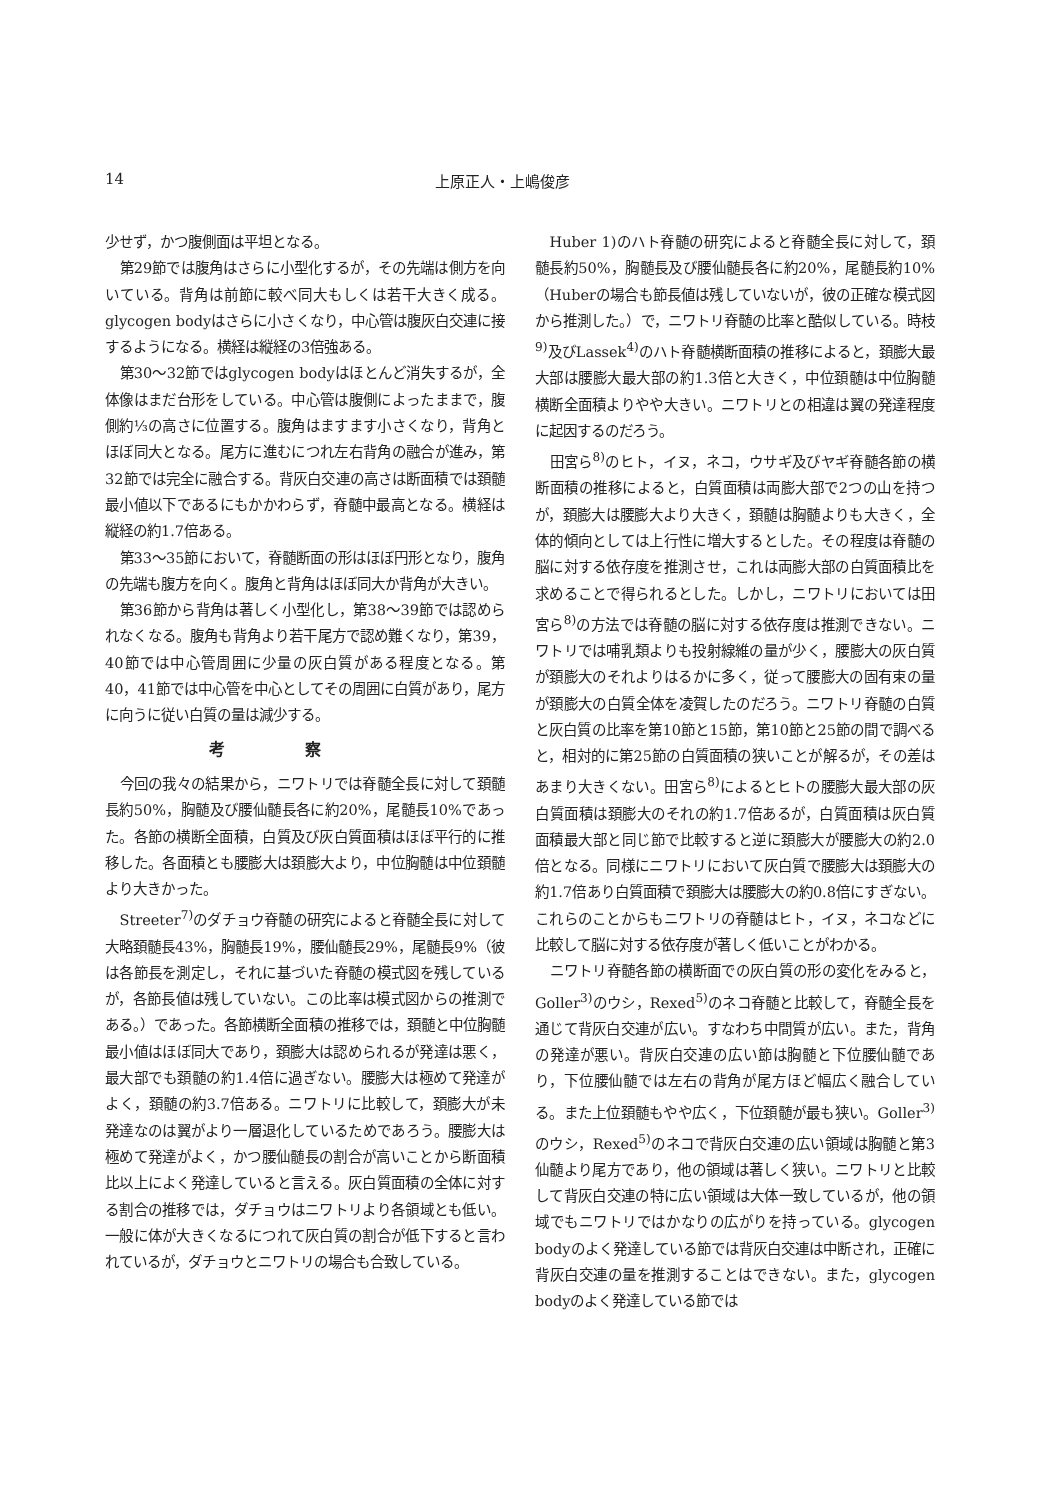14 上原正人・上嶋俊彦
少せず，かつ腹側面は平坦となる。
第29節では腹角はさらに小型化するが，その先端は側方を向いている。背角は前節に較べ同大もしくは若干大きく成る。glycogen bodyはさらに小さくなり，中心管は腹灰白交連に接するようになる。横経は縦経の3倍強ある。
第30〜32節ではglycogen bodyはほとんど消失するが，全体像はまだ台形をしている。中心管は腹側によったままで，腹側約⅓の高さに位置する。腹角はますます小さくなり，背角とほぼ同大となる。尾方に進むにつれ左右背角の融合が進み，第32節では完全に融合する。背灰白交連の高さは断面積では頚髄最小値以下であるにもかかわらず，脊髄中最高となる。横経は縦経の約1.7倍ある。
第33〜35節において，脊髄断面の形はほぼ円形となり，腹角の先端も腹方を向く。腹角と背角はほぼ同大か背角が大きい。
第36節から背角は著しく小型化し，第38〜39節では認められなくなる。腹角も背角より若干尾方で認め難くなり，第39，40節では中心管周囲に少量の灰白質がある程度となる。第40，41節では中心管を中心としてその周囲に白質があり，尾方に向うに従い白質の量は減少する。
考察
今回の我々の結果から，ニワトリでは脊髄全長に対して頚髄長約50%，胸髄及び腰仙髄長各に約20%，尾髄長10%であった。各節の横断全面積，白質及び灰白質面積はほぼ平行的に推移した。各面積とも腰膨大は頚膨大より，中位胸髄は中位頚髄より大きかった。
Streeter<sup>7)</sup>のダチョウ脊髄の研究によると脊髄全長に対して大略頚髄長43%，胸髄長19%，腰仙髄長29%，尾髄長9%（彼は各節長を測定し，それに基づいた脊髄の模式図を残しているが，各節長値は残していない。この比率は模式図からの推測である。）であった。各節横断全面積の推移では，頚髄と中位胸髄最小値はほぼ同大であり，頚膨大は認められるが発達は悪く，最大部でも頚髄の約1.4倍に過ぎない。腰膨大は極めて発達がよく，頚髄の約3.7倍ある。ニワトリに比較して，頚膨大が未発達なのは翼がより一層退化しているためであろう。腰膨大は極めて発達がよく，かつ腰仙髄長の割合が高いことから断面積比以上によく発達していると言える。灰白質面積の全体に対する割合の推移では，ダチョウはニワトリより各領域とも低い。一般に体が大きくなるにつれて灰白質の割合が低下すると言われているが，ダチョウとニワトリの場合も合致している。
Huber 1)のハト脊髄の研究によると脊髄全長に対して，頚髄長約50%，胸髄長及び腰仙髄長各に約20%，尾髄長約10%（Huberの場合も節長値は残していないが，彼の正確な模式図から推測した。）で，ニワトリ脊髄の比率と酷似している。時枝<sup>9)</sup>及びLassek<sup>4)</sup>のハト脊髄横断面積の推移によると，頚膨大最大部は腰膨大最大部の約1.3倍と大きく，中位頚髄は中位胸髄横断全面積よりやや大きい。ニワトリとの相違は翼の発達程度に起因するのだろう。
田宮ら<sup>8)</sup>のヒト，イヌ，ネコ，ウサギ及びヤギ脊髄各節の横断面積の推移によると，白質面積は両膨大部で2つの山を持つが，頚膨大は腰膨大より大きく，頚髄は胸髄よりも大きく，全体的傾向としては上行性に増大するとした。その程度は脊髄の脳に対する依存度を推測させ，これは両膨大部の白質面積比を求めることで得られるとした。しかし，ニワトリにおいては田宮ら<sup>8)</sup>の方法では脊髄の脳に対する依存度は推測できない。ニワトリでは哺乳類よりも投射線維の量が少く，腰膨大の灰白質が頚膨大のそれよりはるかに多く，従って腰膨大の固有束の量が頚膨大の白質全体を凌賀したのだろう。ニワトリ脊髄の白質と灰白質の比率を第10節と15節，第10節と25節の間で調べると，相対的に第25節の白質面積の狭いことが解るが，その差はあまり大きくない。田宮ら<sup>8)</sup>によるとヒトの腰膨大最大部の灰白質面積は頚膨大のそれの約1.7倍あるが，白質面積は灰白質面積最大部と同じ節で比較すると逆に頚膨大が腰膨大の約2.0倍となる。同様にニワトリにおいて灰白質で腰膨大は頚膨大の約1.7倍あり白質面積で頚膨大は腰膨大の約0.8倍にすぎない。これらのことからもニワトリの脊髄はヒト，イヌ，ネコなどに比較して脳に対する依存度が著しく低いことがわかる。
ニワトリ脊髄各節の横断面での灰白質の形の変化をみると，Goller<sup>3)</sup>のウシ，Rexed<sup>5)</sup>のネコ脊髄と比較して，脊髄全長を通じて背灰白交連が広い。すなわち中間質が広い。また，背角の発達が悪い。背灰白交連の広い節は胸髄と下位腰仙髄であり，下位腰仙髄では左右の背角が尾方ほど幅広く融合している。また上位頚髄もやや広く，下位頚髄が最も狭い。Goller<sup>3)</sup>のウシ，Rexed<sup>5)</sup>のネコで背灰白交連の広い領域は胸髄と第3仙髄より尾方であり，他の領域は著しく狭い。ニワトリと比較して背灰白交連の特に広い領域は大体一致しているが，他の領域でもニワトリではかなりの広がりを持っている。glycogen bodyのよく発達している節では背灰白交連は中断され，正確に背灰白交連の量を推測することはできない。また，glycogen bodyのよく発達している節では